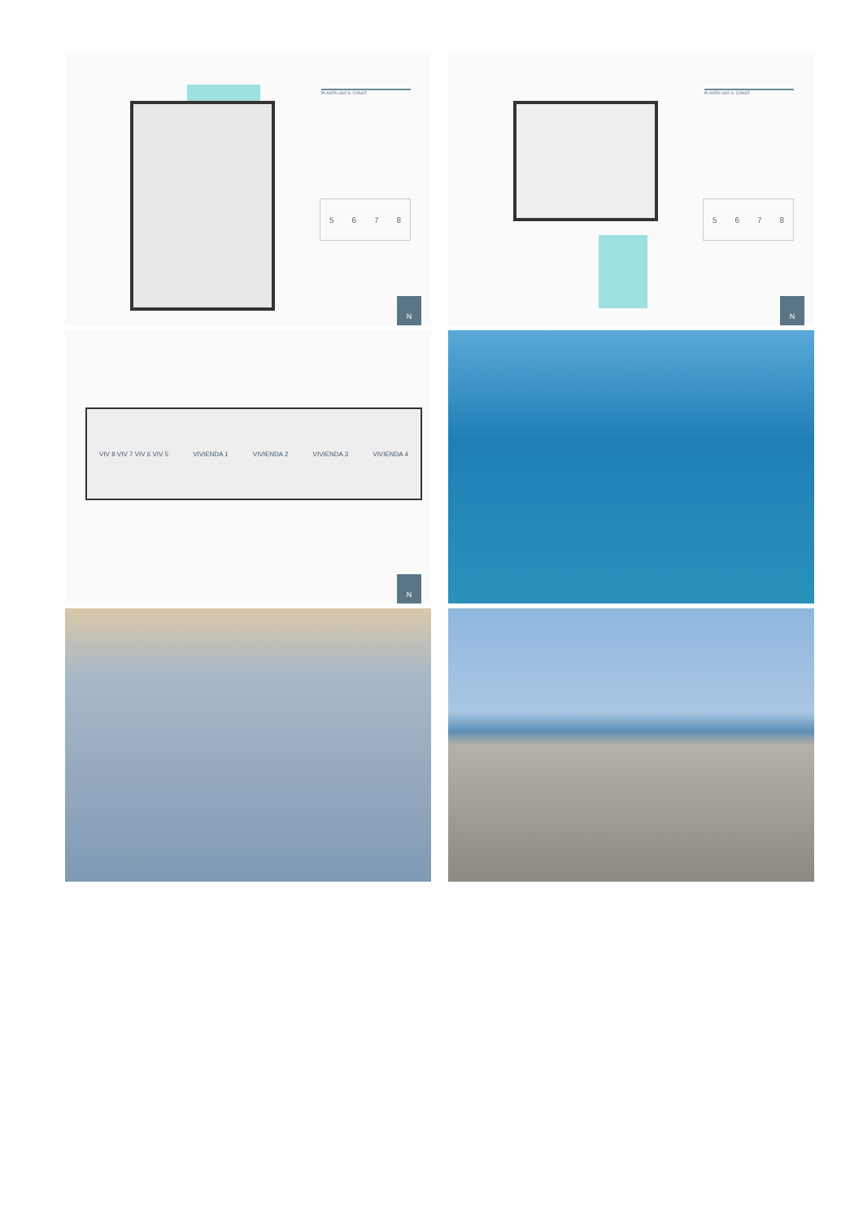PLANTA USO S. CONST.
5678
N
PLANTA USO S. CONST.
5678
N
VIV 8 VIV 7 VIV 6 VIV 5 VIVIENDA 1 VIVIENDA 2 VIVIENDA 3 VIVIENDA 4
N